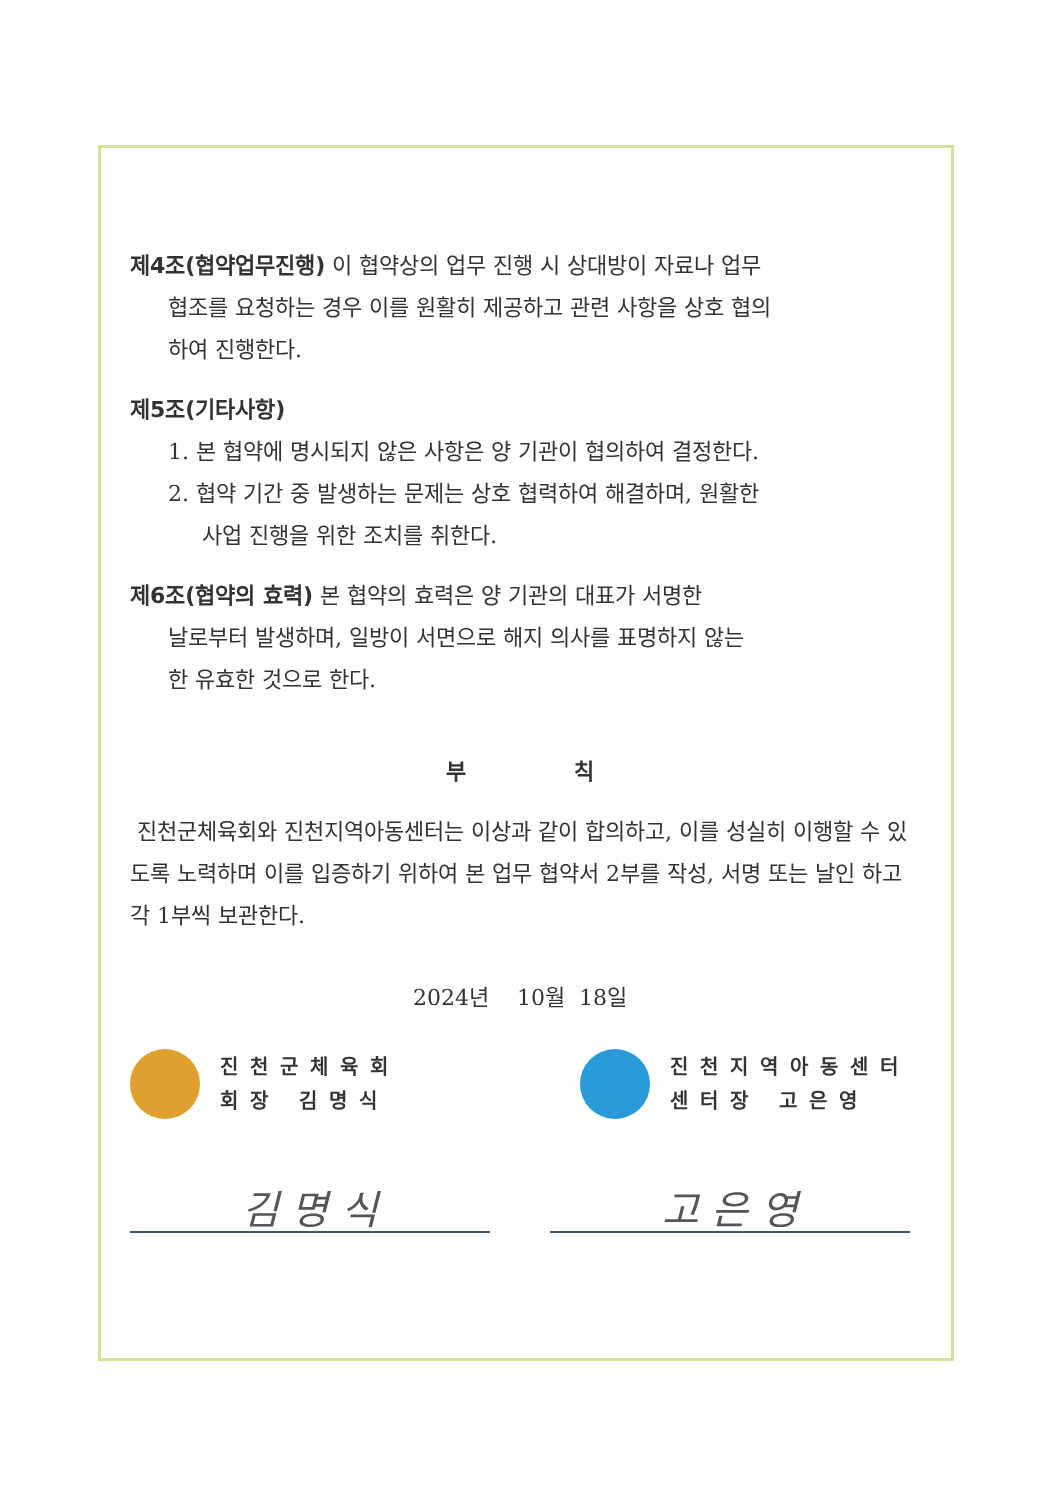제4조(협약업무진행) 이 협약상의 업무 진행 시 상대방이 자료나 업무
협조를 요청하는 경우 이를 원활히 제공하고 관련 사항을 상호 협의
하여 진행한다.
제5조(기타사항)
1. 본 협약에 명시되지 않은 사항은 양 기관이 협의하여 결정한다.
2. 협약 기간 중 발생하는 문제는 상호 협력하여 해결하며, 원활한
사업 진행을 위한 조치를 취한다.
제6조(협약의 효력) 본 협약의 효력은 양 기관의 대표가 서명한
날로부터 발생하며, 일방이 서면으로 해지 의사를 표명하지 않는
한 유효한 것으로 한다.
부 칙
진천군체육회와 진천지역아동센터는 이상과 같이 합의하고, 이를 성실히 이행할 수 있도록 노력하며 이를 입증하기 위하여 본 업무 협약서 2부를 작성, 서명 또는 날인 하고 각 1부씩 보관한다.
2024년 10월 18일
진천군체육회
회장 김명식
진천지역아동센터
센터장 고은영
김 명 식 고 은 영